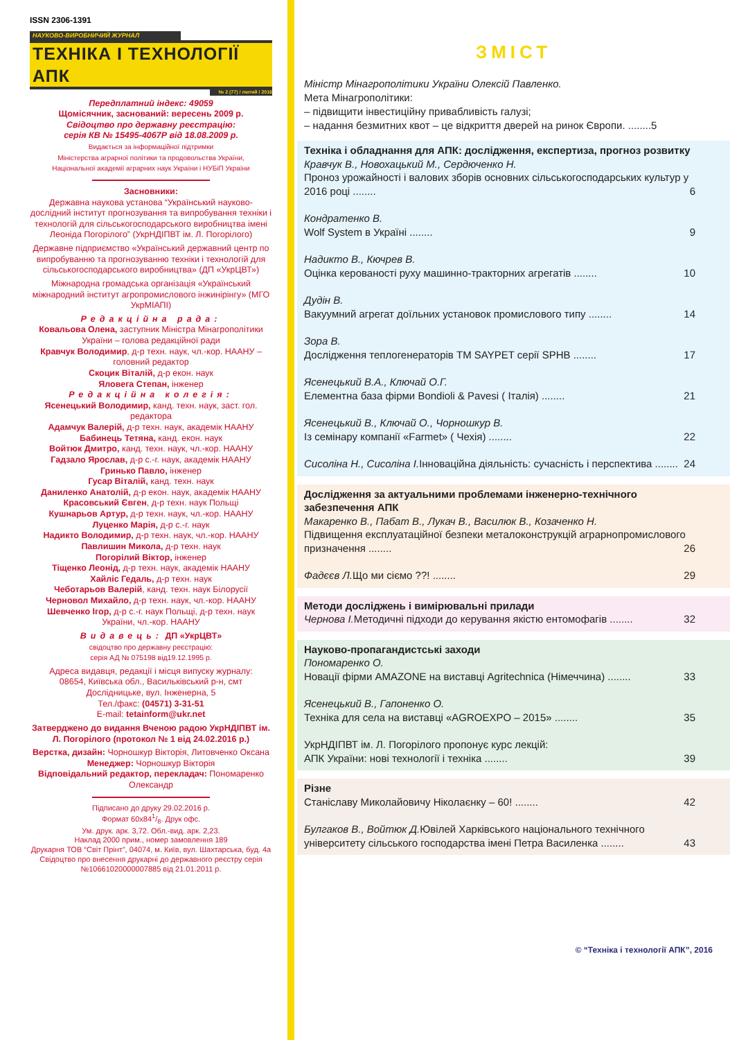ISSN 2306-1391
НАУКОВО-ВИРОБНИЧИЙ ЖУРНАЛ
ТЕХНІКА І ТЕХНОЛОГІЇ АПК
№ 2 (77) / лютий / 2016
Передплатний індекс: 49059
Щомісячник, заснований: вересень 2009 р.
Свідоцтво про державну реєстрацію:
серія КВ № 15495-4067Р від 18.08.2009 р.
Видається за інформаційної підтримки
Міністерства аграрної політики та продовольства України,
Національної академії аграрних наук України і НУБіП України
Засновники:
Державна наукова установа “Український науково-дослідний інститут прогнозування та випробування техніки і технологій для сільськогосподарського виробництва імені Леоніда Погорілого” (УкрНДІПВТ ім. Л. Погорілого)
Державне підприємство «Український державний центр по випробуванню та прогнозуванню техніки і технологій для сільськогосподарського виробництва» (ДП «УкрЦВТ»)
Міжнародна громадська організація «Український міжнародний інститут агропромислового інжинірінгу» (МГО УкрМІАПІ)
Редакційна рада:
Ковальова Олена, заступник Міністра Мінагрополітики України – голова редакційної ради
Кравчук Володимир, д-р техн. наук, чл.-кор. НААНУ – головний редактор
Скоцик Віталій, д-р екон. наук
Яловега Степан, інженер
Редакційна колегія:
Ясенецький Володимир, канд. техн. наук, заст. гол. редактора
Адамчук Валерій, д-р техн. наук, академік НААНУ
Бабинець Тетяна, канд. екон. наук
Войтюк Дмитро, канд. техн. наук, чл.-кор. НААНУ
Гадзало Ярослав, д-р с.-г. наук, академік НААНУ
Гринько Павло, інженер
Гусар Віталій, канд. техн. наук
Даниленко Анатолій, д-р екон. наук, академік НААНУ
Красовський Євген, д-р техн. наук Польщі
Кушнарьов Артур, д-р техн. наук, чл.-кор. НААНУ
Луценко Марія, д-р с.-г. наук
Надикто Володимир, д-р техн. наук, чл.-кор. НААНУ
Павлишин Микола, д-р техн. наук
Погорілий Віктор, інженер
Тіщенко Леонід, д-р техн. наук, академік НААНУ
Хайліс Гедаль, д-р техн. наук
Чеботарьов Валерій, канд. техн. наук Білорусії
Черновол Михайло, д-р техн. наук, чл.-кор. НААНУ
Шевченко Ігор, д-р с.-г. наук Польщі, д-р техн. наук України, чл.-кор. НААНУ
Видавець: ДП «УкрЦВТ»
свідоцтво про державну реєстрацію:
серія АД № 075198 від19.12.1995 р.
Адреса видавця, редакції і місця випуску журналу:
08654, Київська обл., Васильківський р-н, смт Дослідницьке, вул. Інженерна, 5
Тел./факс: (04571) 3-31-51
E-mail: tetainform@ukr.net
Затверджено до видання Вченою радою УкрНДІПВТ ім. Л. Погорілого (протокол № 1 від 24.02.2016 р.)
Верстка, дизайн: Чорношкур Вікторія, Литовченко Оксана
Менеджер: Чорношкур Вікторія
Відповідальний редактор, перекладач: Пономаренко Олександр
Підписано до друку 29.02.2016 р.
Формат 60х841/8. Друк офс.
Ум. друк. арк. 3,72. Обл.-вид. арк. 2,23.
Наклад 2000 прим., номер замовлення 189
Друкарня ТОВ “Світ Прінт”, 04074, м. Київ, вул. Шахтарська, буд. 4а
Свідоцтво про внесення друкарні до державного реєстру серія №10661020000007885 від 21.01.2011 р.
ЗМІСТ
Міністр Мінагрополітики України Олексій Павленко.
Мета Мінагрополітики:
– підвищити інвестиційну привабливість галузі;
– надання безмитних квот – це відкриття дверей на ринок Європи. ........5
Техніка і обладнання для АПК: дослідження, експертиза, прогноз розвитку
Кравчук В., Новохацький М., Сердюченко Н.
Проноз урожайності і валових зборів основних сільськогосподарських культур у 2016 році ........ 6
Кондратенко В.
Wolf System в Україні ........ 9
Надикто В., Кючрев В.
Оцінка керованості руху машинно-тракторних агрегатів ........ 10
Дудін В.
Вакуумний агрегат доїльних установок промислового типу ........ 14
Зора В.
Дослідження теплогенераторів ТМ SAYPET серії SPHB ........ 17
Ясенецький В.А., Ключай О.Г.
Елементна база фірми Bondioli & Pavesi ( Італія) ........ 21
Ясенецький В., Ключай О., Чорношкур В.
Із семінару компанії «Farmet» ( Чехія) ........ 22
Сисоліна Н., Сисоліна І. Інноваційна діяльність: сучасність і перспектива ........ 24
Дослідження за актуальними проблемами інженерно-технічного забезпечення АПК
Макаренко В., Пабат В., Лукач В., Василюк В., Козаченко Н.
Підвищення експлуатаційної безпеки металоконструкцій аграрнопромислового призначення ........ 26
Фадєєв Л. Що ми сіємо ??! ........ 29
Методи досліджень і вимірювальні прилади
Чернова І. Методичні підходи до керування якістю ентомофагів ........ 32
Науково-пропагандистські заходи
Пономаренко О.
Новації фірми AMAZONE на виставці Agritechnica (Німеччина) ........ 33
Ясенецький В., Гапоненко О.
Техніка для села на виставці «AGROEXPO – 2015» ........ 35
УкрНДІПВТ ім. Л. Погорілого пропонує курс лекцій:
АПК України: нові технології і техніка ........ 39
Різне
Станіславу Миколайовичу Ніколаєнку – 60! ........ 42
Булгаков В., Войтюк Д. Ювілей Харківського національного технічного університету сільського господарства імені Петра Василенка ........ 43
© “Техніка і технології АПК”, 2016